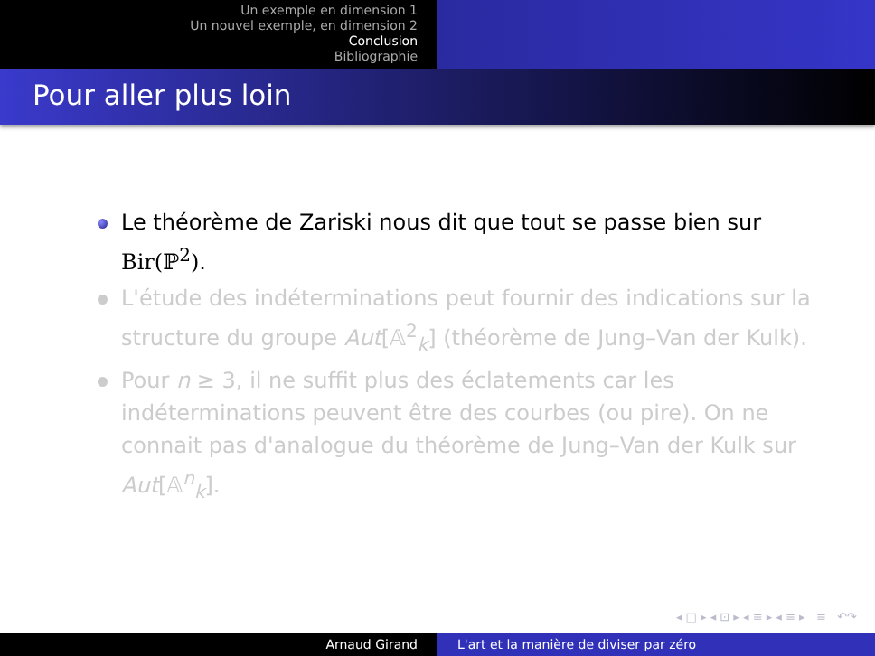Un exemple en dimension 1
Un nouvel exemple, en dimension 2
Conclusion
Bibliographie
Pour aller plus loin
Le théorème de Zariski nous dit que tout se passe bien sur Bir(ℙ<sup>2</sup>).
L'étude des indéterminations peut fournir des indications sur la structure du groupe Aut[𝔸<sup>2</sup><sub>k</sub>] (théorème de Jung–Van der Kulk).
Pour n ≥ 3, il ne suffit plus des éclatements car les indéterminations peuvent être des courbes (ou pire). On ne connait pas d'analogue du théorème de Jung–Van der Kulk sur Aut[𝔸<sup>n</sup><sub>k</sub>].
◂ □ ▸ ◂ ⊡ ▸ ◂ ≡ ▸ ◂ ≡ ▸ ≡ ↶↷
Arnaud Girand L'art et la manière de diviser par zéro